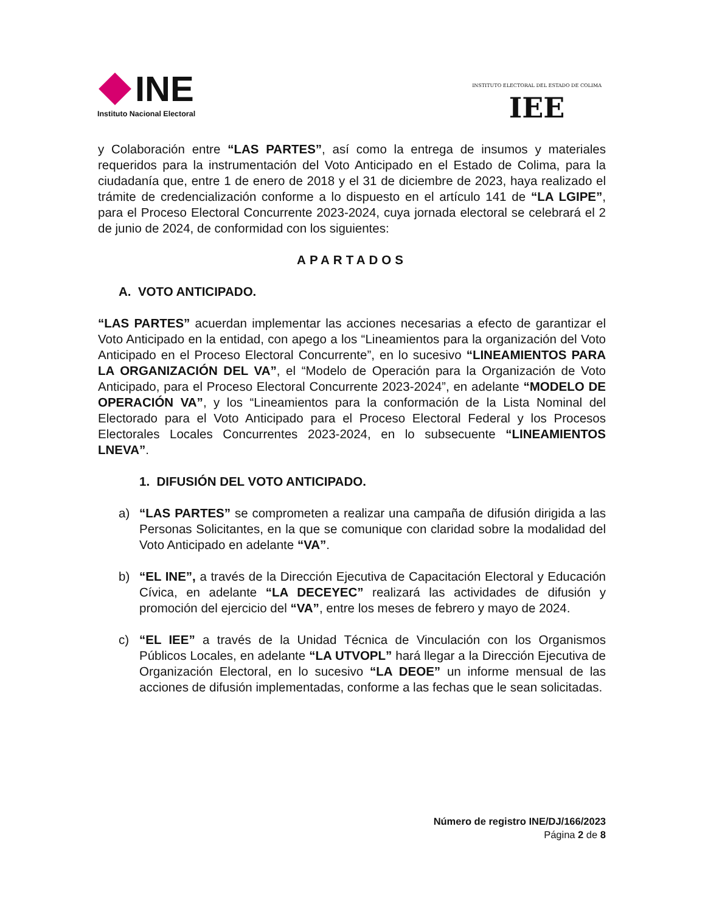INE
Instituto Nacional Electoral
INSTITUTO ELECTORAL DEL ESTADO DE COLIMA
IEE
y Colaboración entre “LAS PARTES”, así como la entrega de insumos y materiales requeridos para la instrumentación del Voto Anticipado en el Estado de Colima, para la ciudadanía que, entre 1 de enero de 2018 y el 31 de diciembre de 2023, haya realizado el trámite de credencialización conforme a lo dispuesto en el artículo 141 de “LA LGIPE”, para el Proceso Electoral Concurrente 2023-2024, cuya jornada electoral se celebrará el 2 de junio de 2024, de conformidad con los siguientes:
APARTADOS
A. VOTO ANTICIPADO.
“LAS PARTES” acuerdan implementar las acciones necesarias a efecto de garantizar el Voto Anticipado en la entidad, con apego a los “Lineamientos para la organización del Voto Anticipado en el Proceso Electoral Concurrente”, en lo sucesivo “LINEAMIENTOS PARA LA ORGANIZACIÓN DEL VA”, el “Modelo de Operación para la Organización de Voto Anticipado, para el Proceso Electoral Concurrente 2023-2024”, en adelante “MODELO DE OPERACIÓN VA”, y los “Lineamientos para la conformación de la Lista Nominal del Electorado para el Voto Anticipado para el Proceso Electoral Federal y los Procesos Electorales Locales Concurrentes 2023-2024, en lo subsecuente “LINEAMIENTOS LNEVA”.
1. DIFUSIÓN DEL VOTO ANTICIPADO.
a) “LAS PARTES” se comprometen a realizar una campaña de difusión dirigida a las Personas Solicitantes, en la que se comunique con claridad sobre la modalidad del Voto Anticipado en adelante “VA”.
b) “EL INE”, a través de la Dirección Ejecutiva de Capacitación Electoral y Educación Cívica, en adelante “LA DECEYEC” realizará las actividades de difusión y promoción del ejercicio del “VA”, entre los meses de febrero y mayo de 2024.
c) “EL IEE” a través de la Unidad Técnica de Vinculación con los Organismos Públicos Locales, en adelante “LA UTVOPL” hará llegar a la Dirección Ejecutiva de Organización Electoral, en lo sucesivo “LA DEOE” un informe mensual de las acciones de difusión implementadas, conforme a las fechas que le sean solicitadas.
Número de registro INE/DJ/166/2023
Página 2 de 8